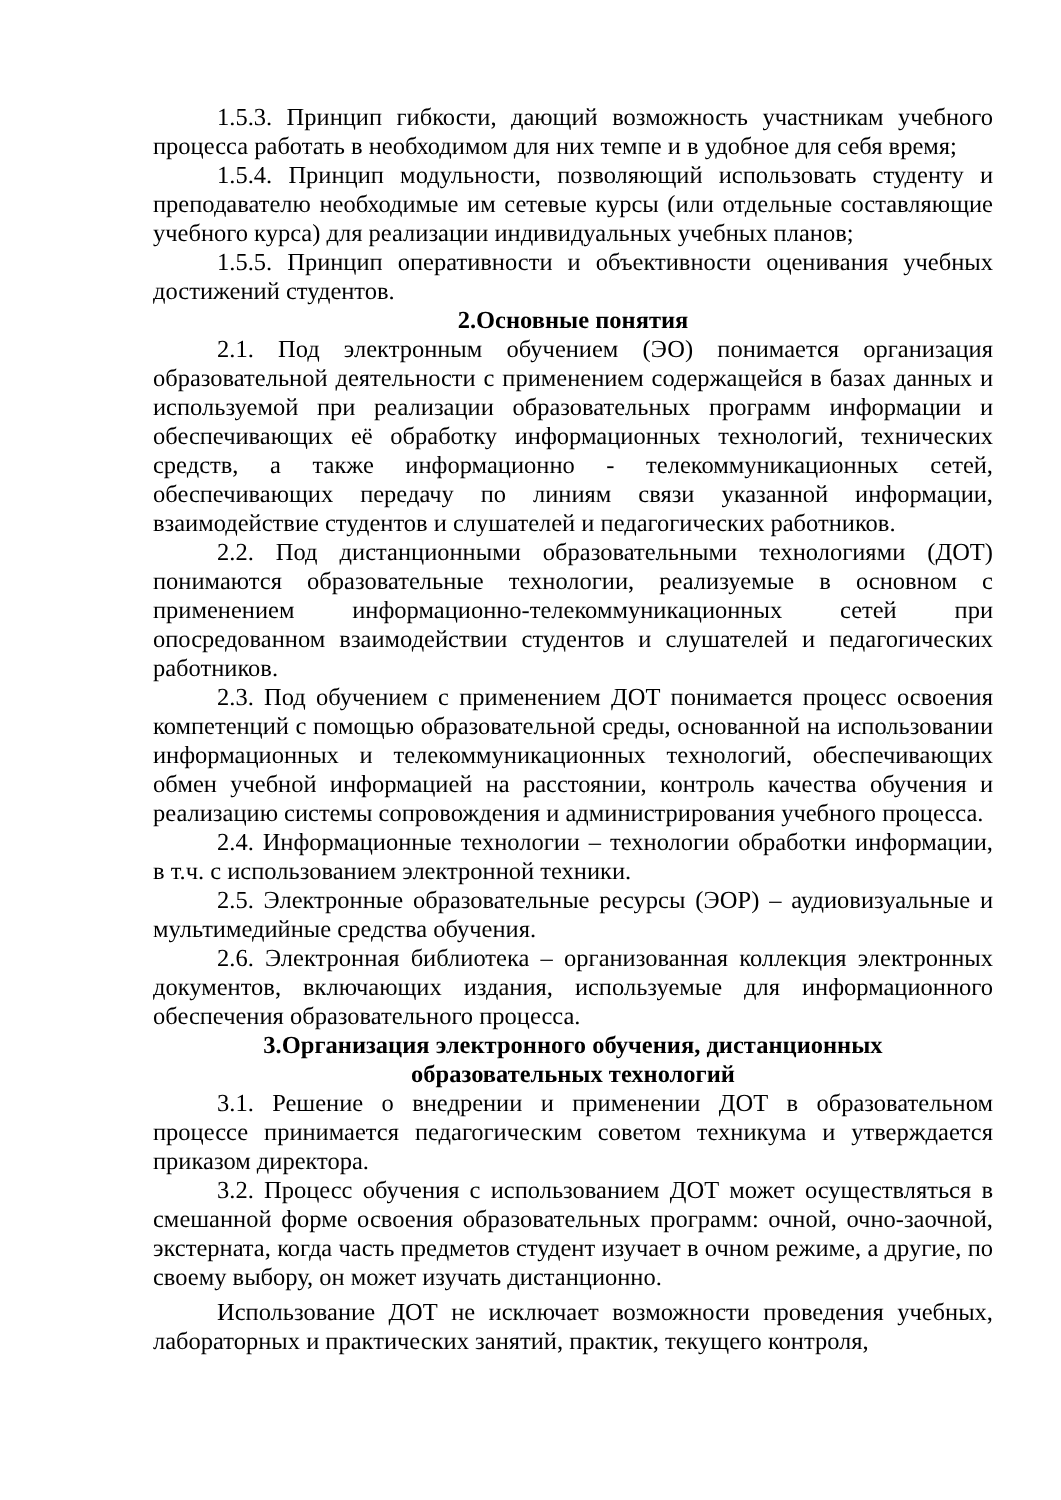1.5.3. Принцип гибкости, дающий возможность участникам учебного процесса работать в необходимом для них темпе и в удобное для себя время;
1.5.4. Принцип модульности, позволяющий использовать студенту и преподавателю необходимые им сетевые курсы (или отдельные составляющие учебного курса) для реализации индивидуальных учебных планов;
1.5.5. Принцип оперативности и объективности оценивания учебных достижений студентов.
2.Основные понятия
2.1. Под электронным обучением (ЭО) понимается организация образовательной деятельности с применением содержащейся в базах данных и используемой при реализации образовательных программ информации и обеспечивающих её обработку информационных технологий, технических средств, а также информационно - телекоммуникационных сетей, обеспечивающих передачу по линиям связи указанной информации, взаимодействие студентов и слушателей и педагогических работников.
2.2. Под дистанционными образовательными технологиями (ДОТ) понимаются образовательные технологии, реализуемые в основном с применением информационно-телекоммуникационных сетей при опосредованном взаимодействии студентов и слушателей и педагогических работников.
2.3. Под обучением с применением ДОТ понимается процесс освоения компетенций с помощью образовательной среды, основанной на использовании информационных и телекоммуникационных технологий, обеспечивающих обмен учебной информацией на расстоянии, контроль качества обучения и реализацию системы сопровождения и администрирования учебного процесса.
2.4. Информационные технологии – технологии обработки информации, в т.ч. с использованием электронной техники.
2.5. Электронные образовательные ресурсы (ЭОР) – аудиовизуальные и мультимедийные средства обучения.
2.6. Электронная библиотека – организованная коллекция электронных документов, включающих издания, используемые для информационного обеспечения образовательного процесса.
3.Организация электронного обучения, дистанционных
образовательных технологий
3.1. Решение о внедрении и применении ДОТ в образовательном процессе принимается педагогическим советом техникума и утверждается приказом директора.
3.2. Процесс обучения с использованием ДОТ может осуществляться в смешанной форме освоения образовательных программ: очной, очно-заочной, экстерната, когда часть предметов студент изучает в очном режиме, а другие, по своему выбору, он может изучать дистанционно.
Использование ДОТ не исключает возможности проведения учебных, лабораторных и практических занятий, практик, текущего контроля,